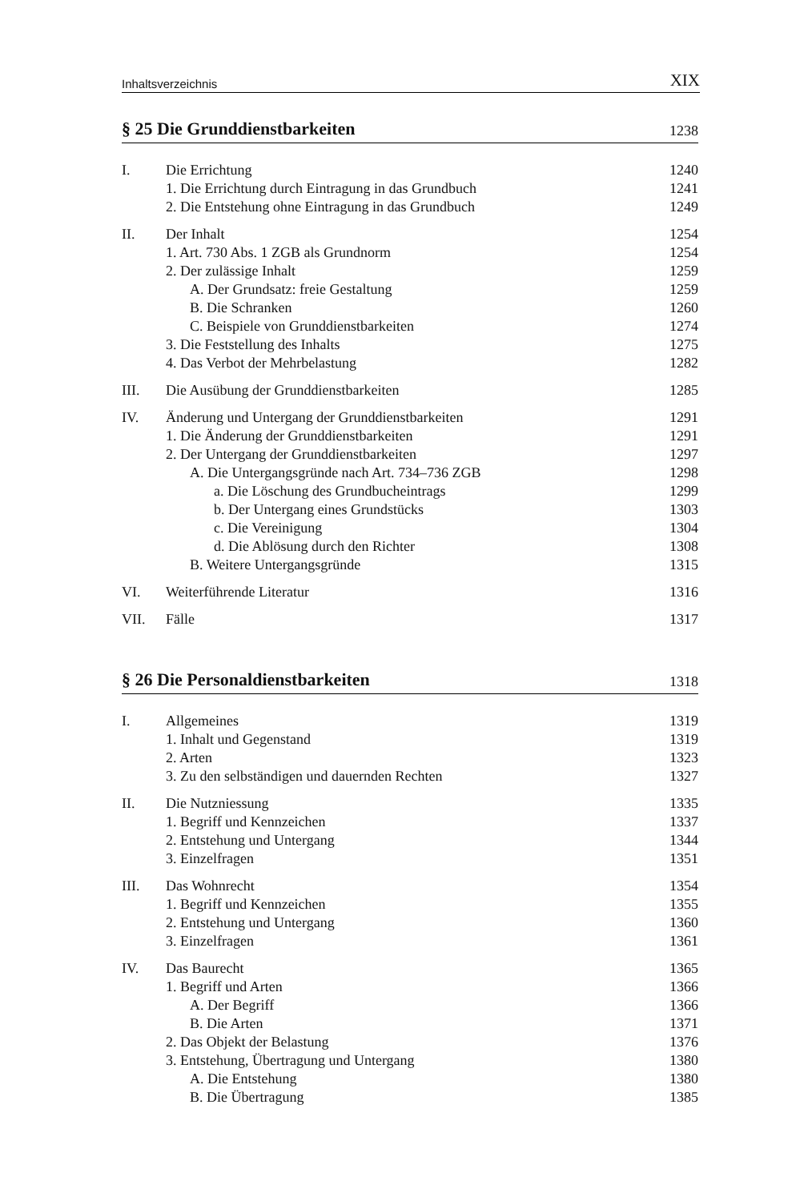Inhaltsverzeichnis XIX
§ 25 Die Grunddienstbarkeiten 1238
I. Die Errichtung 1240
1. Die Errichtung durch Eintragung in das Grundbuch 1241
2. Die Entstehung ohne Eintragung in das Grundbuch 1249
II. Der Inhalt 1254
1. Art. 730 Abs. 1 ZGB als Grundnorm 1254
2. Der zulässige Inhalt 1259
A. Der Grundsatz: freie Gestaltung 1259
B. Die Schranken 1260
C. Beispiele von Grunddienstbarkeiten 1274
3. Die Feststellung des Inhalts 1275
4. Das Verbot der Mehrbelastung 1282
III. Die Ausübung der Grunddienstbarkeiten 1285
IV. Änderung und Untergang der Grunddienstbarkeiten 1291
1. Die Änderung der Grunddienstbarkeiten 1291
2. Der Untergang der Grunddienstbarkeiten 1297
A. Die Untergangsgründe nach Art. 734–736 ZGB 1298
a. Die Löschung des Grundbucheintrags 1299
b. Der Untergang eines Grundstücks 1303
c. Die Vereinigung 1304
d. Die Ablösung durch den Richter 1308
B. Weitere Untergangsgründe 1315
VI. Weiterführende Literatur 1316
VII. Fälle 1317
§ 26 Die Personaldienstbarkeiten 1318
I. Allgemeines 1319
1. Inhalt und Gegenstand 1319
2. Arten 1323
3. Zu den selbständigen und dauernden Rechten 1327
II. Die Nutzniessung 1335
1. Begriff und Kennzeichen 1337
2. Entstehung und Untergang 1344
3. Einzelfragen 1351
III. Das Wohnrecht 1354
1. Begriff und Kennzeichen 1355
2. Entstehung und Untergang 1360
3. Einzelfragen 1361
IV. Das Baurecht 1365
1. Begriff und Arten 1366
A. Der Begriff 1366
B. Die Arten 1371
2. Das Objekt der Belastung 1376
3. Entstehung, Übertragung und Untergang 1380
A. Die Entstehung 1380
B. Die Übertragung 1385